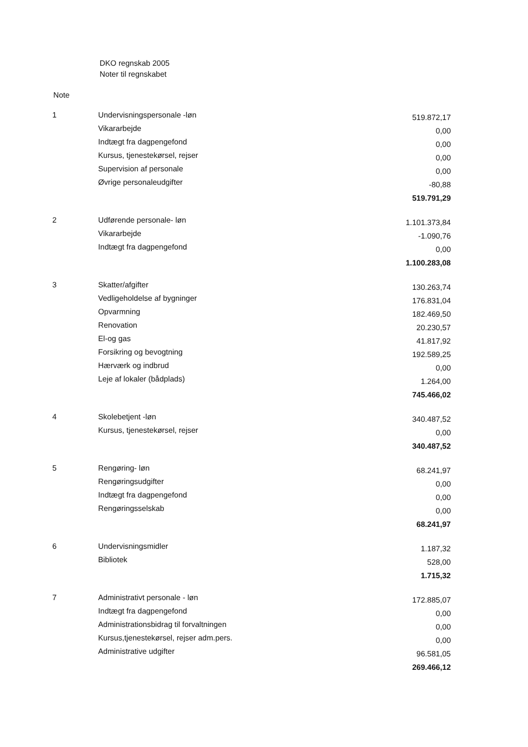DKO regnskab 2005
Noter til regnskabet
Note
| 1 | Undervisningspersonale -løn | 519.872,17 |
| | Vikararbejde | 0,00 |
| | Indtægt fra dagpengefond | 0,00 |
| | Kursus, tjenestekørsel, rejser | 0,00 |
| | Supervision af personale | 0,00 |
| | Øvrige personaleudgifter | -80,88 |
| | | 519.791,29 |
| 2 | Udførende personale- løn | 1.101.373,84 |
| | Vikararbejde | -1.090,76 |
| | Indtægt fra dagpengefond | 0,00 |
| | | 1.100.283,08 |
| 3 | Skatter/afgifter | 130.263,74 |
| | Vedligeholdelse af bygninger | 176.831,04 |
| | Opvarmning | 182.469,50 |
| | Renovation | 20.230,57 |
| | El-og gas | 41.817,92 |
| | Forsikring og bevogtning | 192.589,25 |
| | Hærværk og indbrud | 0,00 |
| | Leje af lokaler (bådplads) | 1.264,00 |
| | | 745.466,02 |
| 4 | Skolebetjent -løn | 340.487,52 |
| | Kursus, tjenestekørsel, rejser | 0,00 |
| | | 340.487,52 |
| 5 | Rengøring- løn | 68.241,97 |
| | Rengøringsudgifter | 0,00 |
| | Indtægt fra dagpengefond | 0,00 |
| | Rengøringsselskab | 0,00 |
| | | 68.241,97 |
| 6 | Undervisningsmidler | 1.187,32 |
| | Bibliotek | 528,00 |
| | | 1.715,32 |
| 7 | Administrativt personale - løn | 172.885,07 |
| | Indtægt fra dagpengefond | 0,00 |
| | Administrationsbidrag til forvaltningen | 0,00 |
| | Kursus,tjenestekørsel, rejser adm.pers. | 0,00 |
| | Administrative udgifter | 96.581,05 |
| | | 269.466,12 |